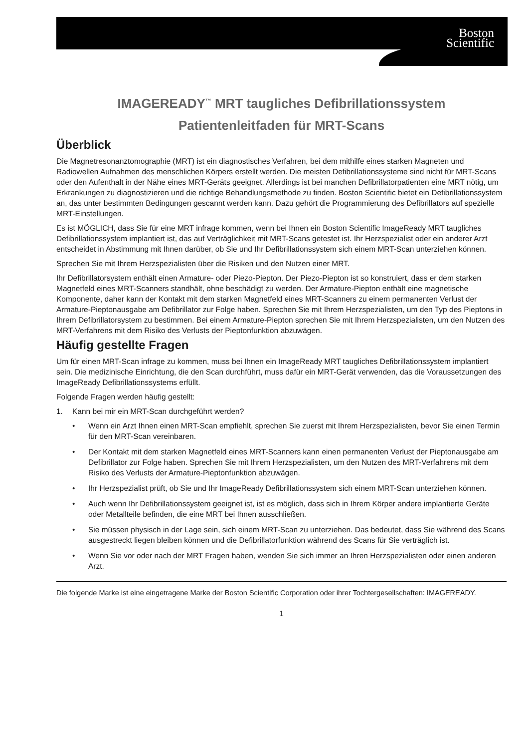Boston
Scientific
IMAGEREADY<sup>™</sup> MRT taugliches Defibrillationssystem
Patientenleitfaden für MRT-Scans
Überblick
Die Magnetresonanztomographie (MRT) ist ein diagnostisches Verfahren, bei dem mithilfe eines starken Magneten und Radiowellen Aufnahmen des menschlichen Körpers erstellt werden. Die meisten Defibrillationssysteme sind nicht für MRT-Scans oder den Aufenthalt in der Nähe eines MRT-Geräts geeignet. Allerdings ist bei manchen Defibrillatorpatienten eine MRT nötig, um Erkrankungen zu diagnostizieren und die richtige Behandlungsmethode zu finden. Boston Scientific bietet ein Defibrillationssystem an, das unter bestimmten Bedingungen gescannt werden kann. Dazu gehört die Programmierung des Defibrillators auf spezielle MRT-Einstellungen.
Es ist MÖGLICH, dass Sie für eine MRT infrage kommen, wenn bei Ihnen ein Boston Scientific ImageReady MRT taugliches Defibrillationssystem implantiert ist, das auf Verträglichkeit mit MRT-Scans getestet ist. Ihr Herzspezialist oder ein anderer Arzt entscheidet in Abstimmung mit Ihnen darüber, ob Sie und Ihr Defibrillationssystem sich einem MRT-Scan unterziehen können.
Sprechen Sie mit Ihrem Herzspezialisten über die Risiken und den Nutzen einer MRT.
Ihr Defibrillatorsystem enthält einen Armature- oder Piezo-Piepton. Der Piezo-Piepton ist so konstruiert, dass er dem starken Magnetfeld eines MRT-Scanners standhält, ohne beschädigt zu werden. Der Armature-Piepton enthält eine magnetische Komponente, daher kann der Kontakt mit dem starken Magnetfeld eines MRT-Scanners zu einem permanenten Verlust der Armature-Pieptonausgabe am Defibrillator zur Folge haben. Sprechen Sie mit Ihrem Herzspezialisten, um den Typ des Pieptons in Ihrem Defibrillatorsystem zu bestimmen. Bei einem Armature-Piepton sprechen Sie mit Ihrem Herzspezialisten, um den Nutzen des MRT-Verfahrens mit dem Risiko des Verlusts der Pieptonfunktion abzuwägen.
Häufig gestellte Fragen
Um für einen MRT-Scan infrage zu kommen, muss bei Ihnen ein ImageReady MRT taugliches Defibrillationssystem implantiert sein. Die medizinische Einrichtung, die den Scan durchführt, muss dafür ein MRT-Gerät verwenden, das die Voraussetzungen des ImageReady Defibrillationssystems erfüllt.
Folgende Fragen werden häufig gestellt:
1. Kann bei mir ein MRT-Scan durchgeführt werden?
• Wenn ein Arzt Ihnen einen MRT-Scan empfiehlt, sprechen Sie zuerst mit Ihrem Herzspezialisten, bevor Sie einen Termin für den MRT-Scan vereinbaren.
• Der Kontakt mit dem starken Magnetfeld eines MRT-Scanners kann einen permanenten Verlust der Pieptonausgabe am Defibrillator zur Folge haben. Sprechen Sie mit Ihrem Herzspezialisten, um den Nutzen des MRT-Verfahrens mit dem Risiko des Verlusts der Armature-Pieptonfunktion abzuwägen.
• Ihr Herzspezialist prüft, ob Sie und Ihr ImageReady Defibrillationssystem sich einem MRT-Scan unterziehen können.
• Auch wenn Ihr Defibrillationssystem geeignet ist, ist es möglich, dass sich in Ihrem Körper andere implantierte Geräte oder Metallteile befinden, die eine MRT bei Ihnen ausschließen.
• Sie müssen physisch in der Lage sein, sich einem MRT-Scan zu unterziehen. Das bedeutet, dass Sie während des Scans ausgestreckt liegen bleiben können und die Defibrillatorfunktion während des Scans für Sie verträglich ist.
• Wenn Sie vor oder nach der MRT Fragen haben, wenden Sie sich immer an Ihren Herzspezialisten oder einen anderen Arzt.
Die folgende Marke ist eine eingetragene Marke der Boston Scientific Corporation oder ihrer Tochtergesellschaften: IMAGEREADY.
1